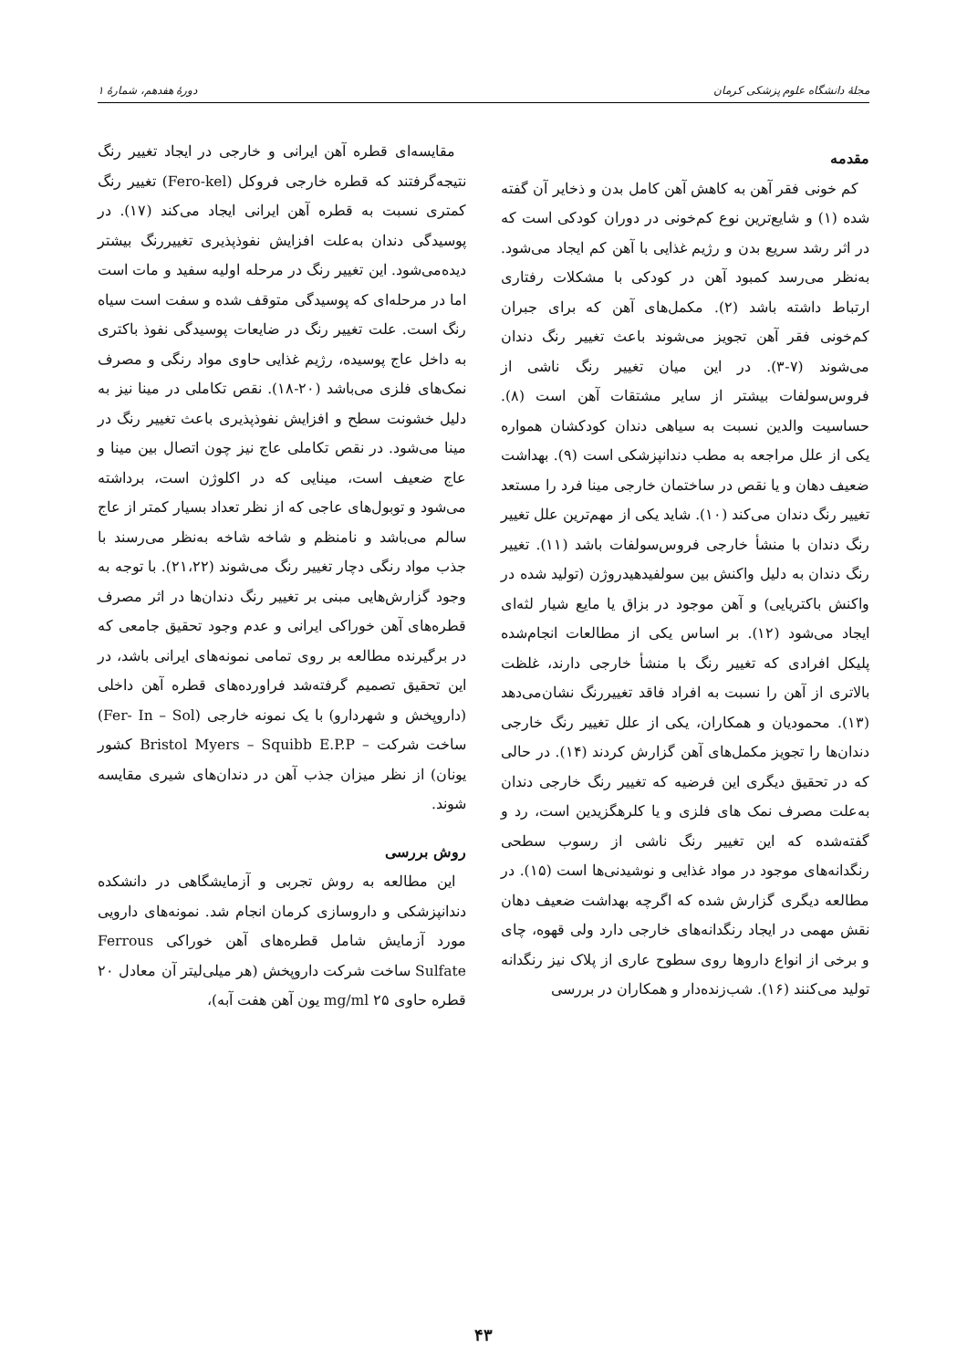مجلهٔ دانشگاه علوم پزشکی کرمان دورهٔ هفدهم، شمارهٔ ۱
مقدمه
کم خونی فقر آهن به کاهش آهن کامل بدن و ذخایر آن گفته شده (۱) و شایع‌ترین نوع کم‌خونی در دوران کودکی است که در اثر رشد سریع بدن و رژیم غذایی با آهن کم ایجاد می‌شود. به‌نظر می‌رسد کمبود آهن در کودکی با مشکلات رفتاری ارتباط داشته باشد (۲). مکمل‌های آهن که برای جبران کم‌خونی فقر آهن تجویز می‌شوند باعث تغییر رنگ دندان می‌شوند (۷-۳). در این میان تغییر رنگ ناشی از فروس‌سولفات بیشتر از سایر مشتقات آهن است (۸). حساسیت والدین نسبت به سیاهی دندان کودکشان همواره یکی از علل مراجعه به مطب دندانپزشکی است (۹). بهداشت ضعیف دهان و یا نقص در ساختمان خارجی مینا فرد را مستعد تغییر رنگ دندان می‌کند (۱۰). شاید یکی از مهم‌ترین علل تغییر رنگ دندان با منشأ خارجی فروس‌سولفات باشد (۱۱). تغییر رنگ دندان به دلیل واکنش بین سولفیدهیدروژن (تولید شده در واکنش باکتریایی) و آهن موجود در بزاق یا مایع شیار لثه‌ای ایجاد می‌شود (۱۲). بر اساس یکی از مطالعات انجام‌شده پلیکل افرادی که تغییر رنگ با منشأ خارجی دارند، غلظت بالاتری از آهن را نسبت به افراد فاقد تغییررنگ نشان‌می‌دهد (۱۳). محمودیان و همکاران، یکی از علل تغییر رنگ خارجی دندان‌ها را تجویز مکمل‌های آهن گزارش کردند (۱۴). در حالی که در تحقیق دیگری این فرضیه که تغییر رنگ خارجی دندان به‌علت مصرف نمک های فلزی و یا کلرهگزیدین است، رد و گفته‌شده که این تغییر رنگ ناشی از رسوب سطحی رنگدانه‌های موجود در مواد غذایی و نوشیدنی‌ها است (۱۵). در مطالعه دیگری گزارش شده که اگرچه بهداشت ضعیف دهان نقش مهمی در ایجاد رنگدانه‌های خارجی دارد ولی قهوه، چای و برخی از انواع داروها روی سطوح عاری از پلاک نیز رنگدانه تولید می‌کنند (۱۶). شب‌زنده‌دار و همکاران در بررسی
مقایسه‌ای قطره آهن ایرانی و خارجی در ایجاد تغییر رنگ نتیجه‌گرفتند که قطره خارجی فروکل (Fero-kel) تغییر رنگ کمتری نسبت به قطره آهن ایرانی ایجاد می‌کند (۱۷). در پوسیدگی دندان به‌علت افزایش نفوذپذیری تغییررنگ بیشتر دیده‌می‌شود. این تغییر رنگ در مرحله اولیه سفید و مات است اما در مرحله‌ای که پوسیدگی متوقف شده و سفت است سیاه رنگ است. علت تغییر رنگ در ضایعات پوسیدگی نفوذ باکتری به داخل عاج پوسیده، رژیم غذایی حاوی مواد رنگی و مصرف نمک‌های فلزی می‌باشد (۲۰-۱۸). نقص تکاملی در مینا نیز به دلیل خشونت سطح و افزایش نفوذپذیری باعث تغییر رنگ در مینا می‌شود. در نقص تکاملی عاج نیز چون اتصال بین مینا و عاج ضعیف است، مینایی که در اکلوژن است، برداشته می‌شود و توبول‌های عاجی که از نظر تعداد بسیار کمتر از عاج سالم می‌باشد و نامنظم و شاخه شاخه به‌نظر می‌رسند با جذب مواد رنگی دچار تغییر رنگ می‌شوند (۲۱،۲۲). با توجه به وجود گزارش‌هایی مبنی بر تغییر رنگ دندان‌ها در اثر مصرف قطره‌های آهن خوراکی ایرانی و عدم وجود تحقیق جامعی که در برگیرنده مطالعه بر روی تمامی نمونه‌های ایرانی باشد، در این تحقیق تصمیم گرفته‌شد فراورده‌های قطره آهن داخلی (داروپخش و شهردارو) با یک نمونه خارجی (Fer- In – Sol) ساخت شرکت – Bristol Myers – Squibb E.P.P کشور یونان) از نظر میزان جذب آهن در دندان‌های شیری مقایسه شوند.
روش بررسی
این مطالعه به روش تجربی و آزمایشگاهی در دانشکده دندانپزشکی و داروسازی کرمان انجام شد. نمونه‌های دارویی مورد آزمایش شامل قطره‌های آهن خوراکی Ferrous Sulfate ساخت شرکت داروپخش (هر میلی‌لیتر آن معادل ۲۰ قطره حاوی mg/ml ۲۵ یون آهن هفت آبه)،
۴۳